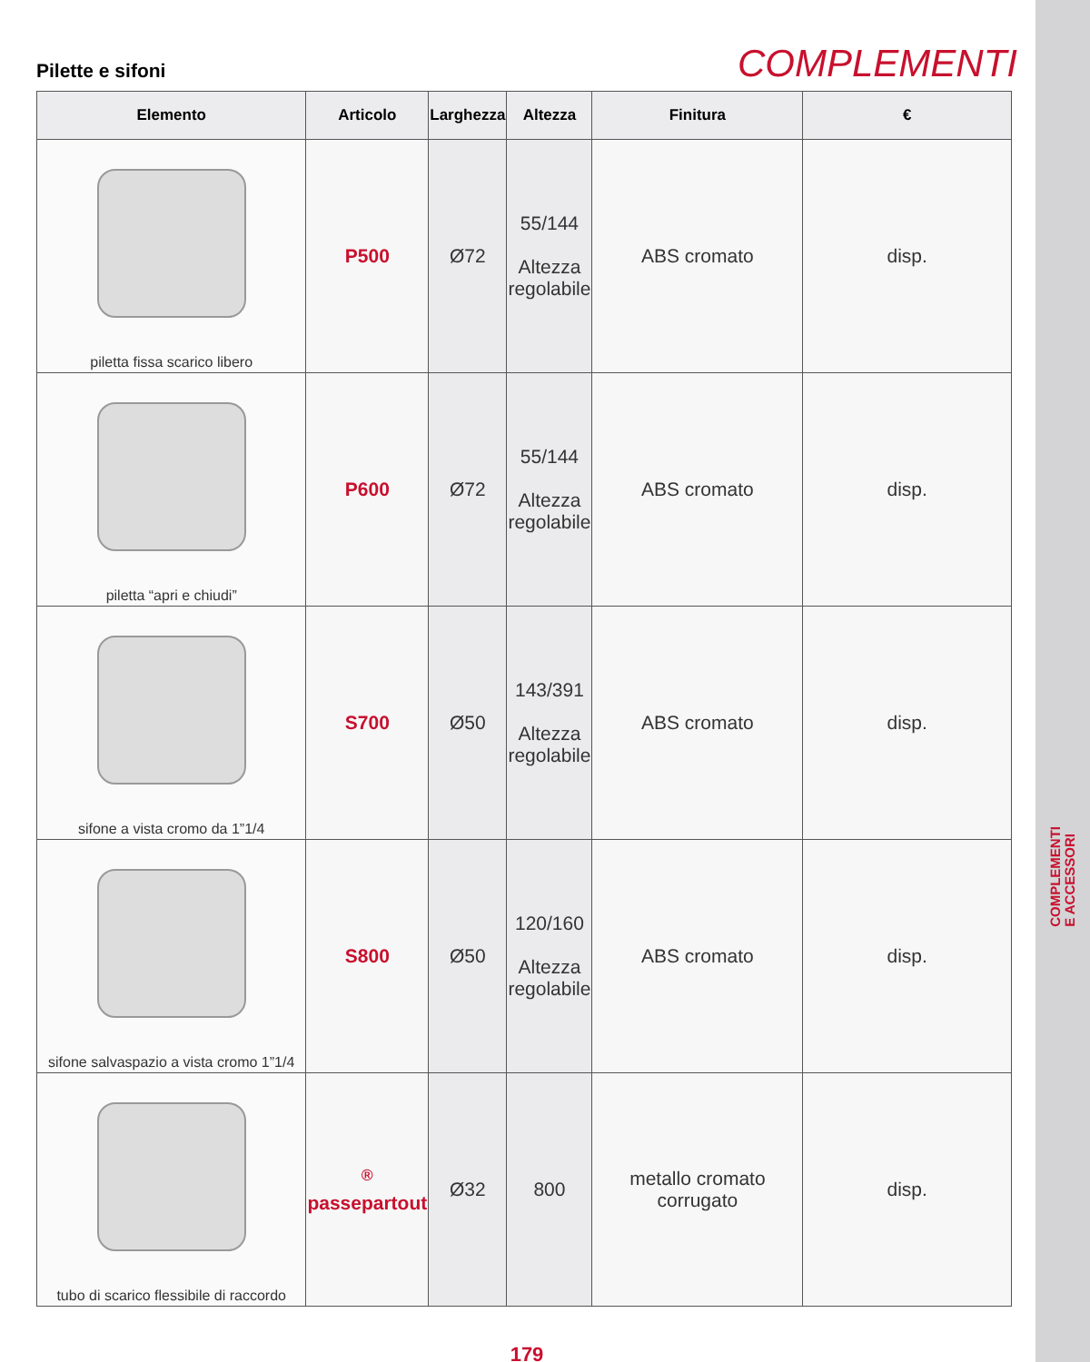COMPLEMENTI
E ACCESSORI
Pilette e sifoni
COMPLEMENTI
| Elemento | Articolo | Larghezza | Altezza | Finitura | € |
| --- | --- | --- | --- | --- | --- |
| piletta fissa scarico libero | P500 | Ø72 | 55/144 Altezza regolabile | ABS cromato | disp. |
| piletta “apri e chiudi” | P600 | Ø72 | 55/144 Altezza regolabile | ABS cromato | disp. |
| sifone a vista cromo da 1”1/4 | S700 | Ø50 | 143/391 Altezza regolabile | ABS cromato | disp. |
| sifone salvaspazio a vista cromo 1”1/4 | S800 | Ø50 | 120/160 Altezza regolabile | ABS cromato | disp. |
| tubo di scarico flessibile di raccordo | <sup>®</sup> passepartout | Ø32 | 800 | metallo cromato corrugato | disp. |
179